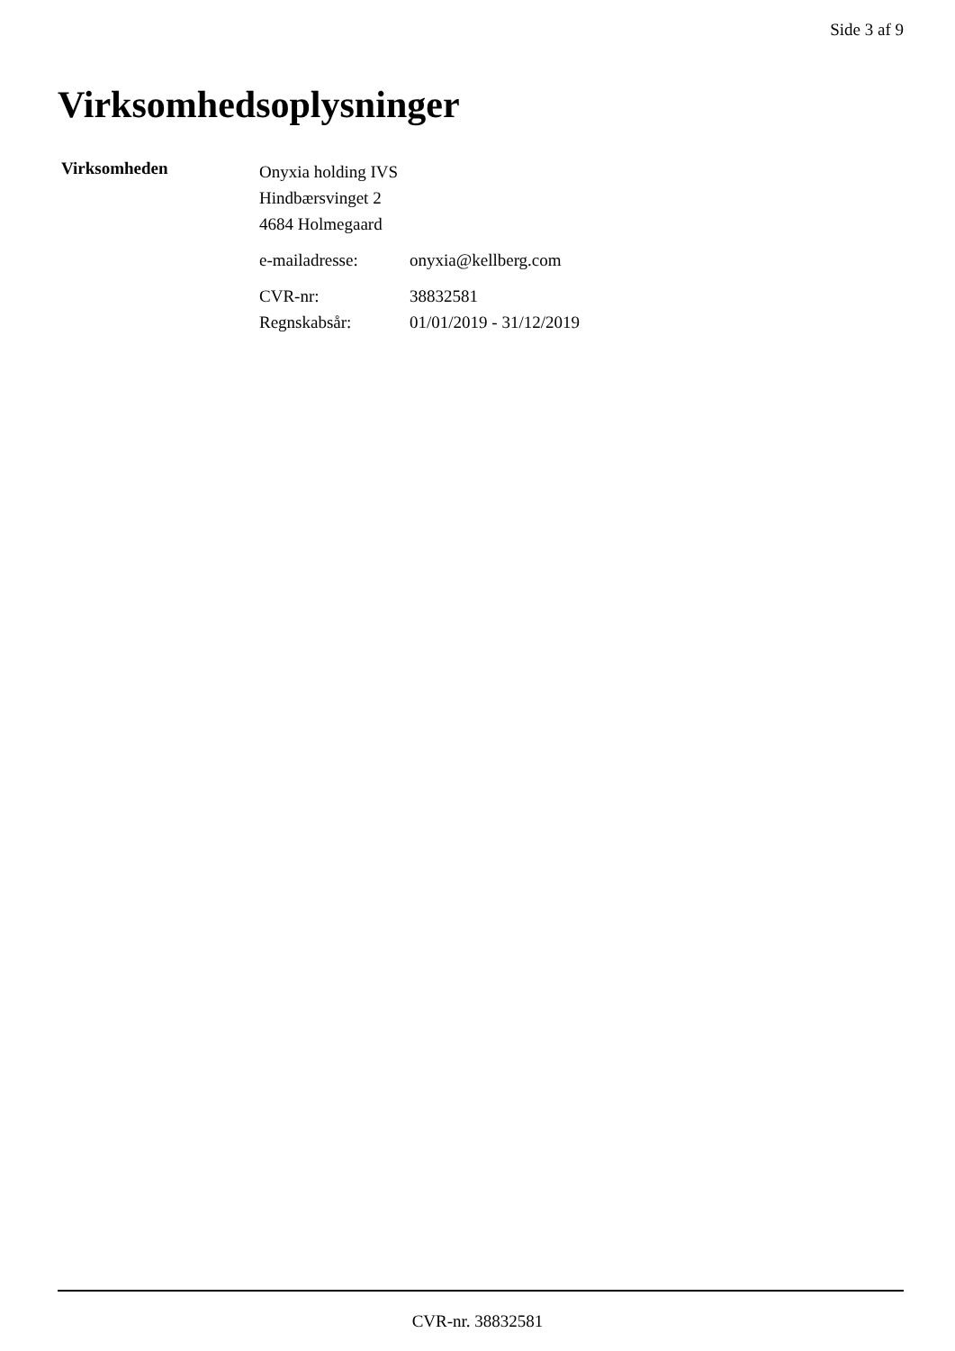Side 3 af 9
Virksomhedsoplysninger
Virksomheden
Onyxia holding IVS
Hindbærsvinget 2
4684 Holmegaard
e-mailadresse: onyxia@kellberg.com
CVR-nr: 38832581
Regnskabsår: 01/01/2019 - 31/12/2019
CVR-nr. 38832581